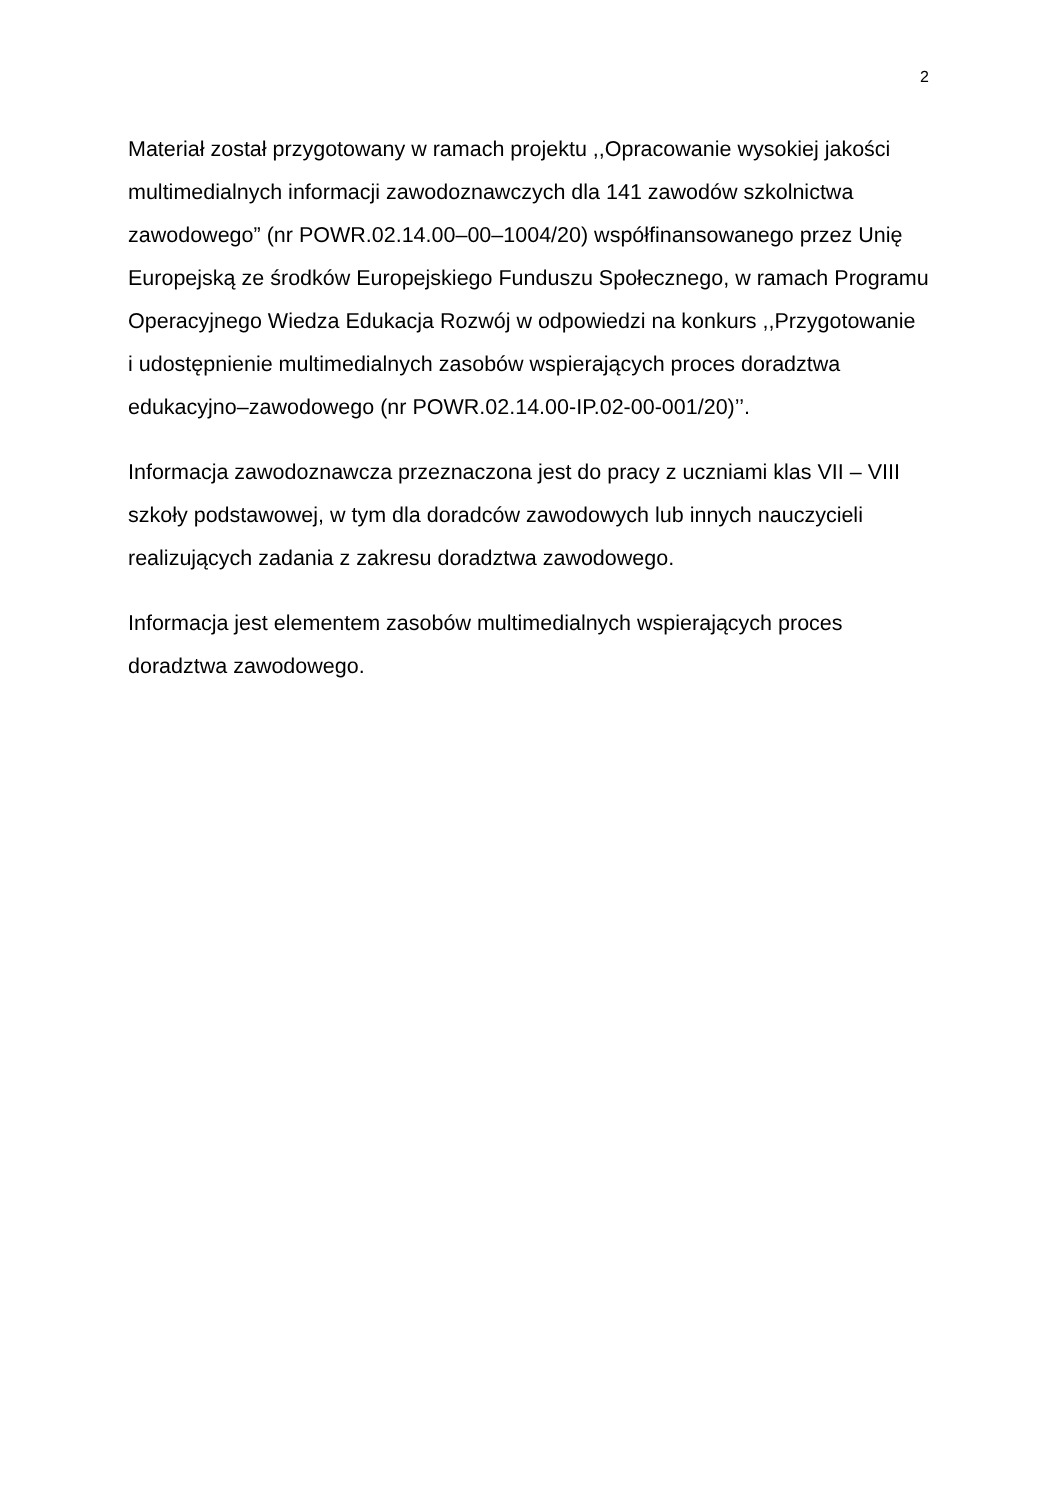2
Materiał został przygotowany w ramach projektu ,,Opracowanie wysokiej jakości multimedialnych informacji zawodoznawczych dla 141 zawodów szkolnictwa zawodowego” (nr POWR.02.14.00–00–1004/20) współfinansowanego przez Unię Europejską ze środków Europejskiego Funduszu Społecznego, w ramach Programu Operacyjnego Wiedza Edukacja Rozwój w odpowiedzi na konkurs ,,Przygotowanie
i udostępnienie multimedialnych zasobów wspierających proces doradztwa edukacyjno–zawodowego (nr POWR.02.14.00-IP.02-00-001/20)’’.
Informacja zawodoznawcza przeznaczona jest do pracy z uczniami klas VII – VIII szkoły podstawowej, w tym dla doradców zawodowych lub innych nauczycieli realizujących zadania z zakresu doradztwa zawodowego.
Informacja jest elementem zasobów multimedialnych wspierających proces doradztwa zawodowego.